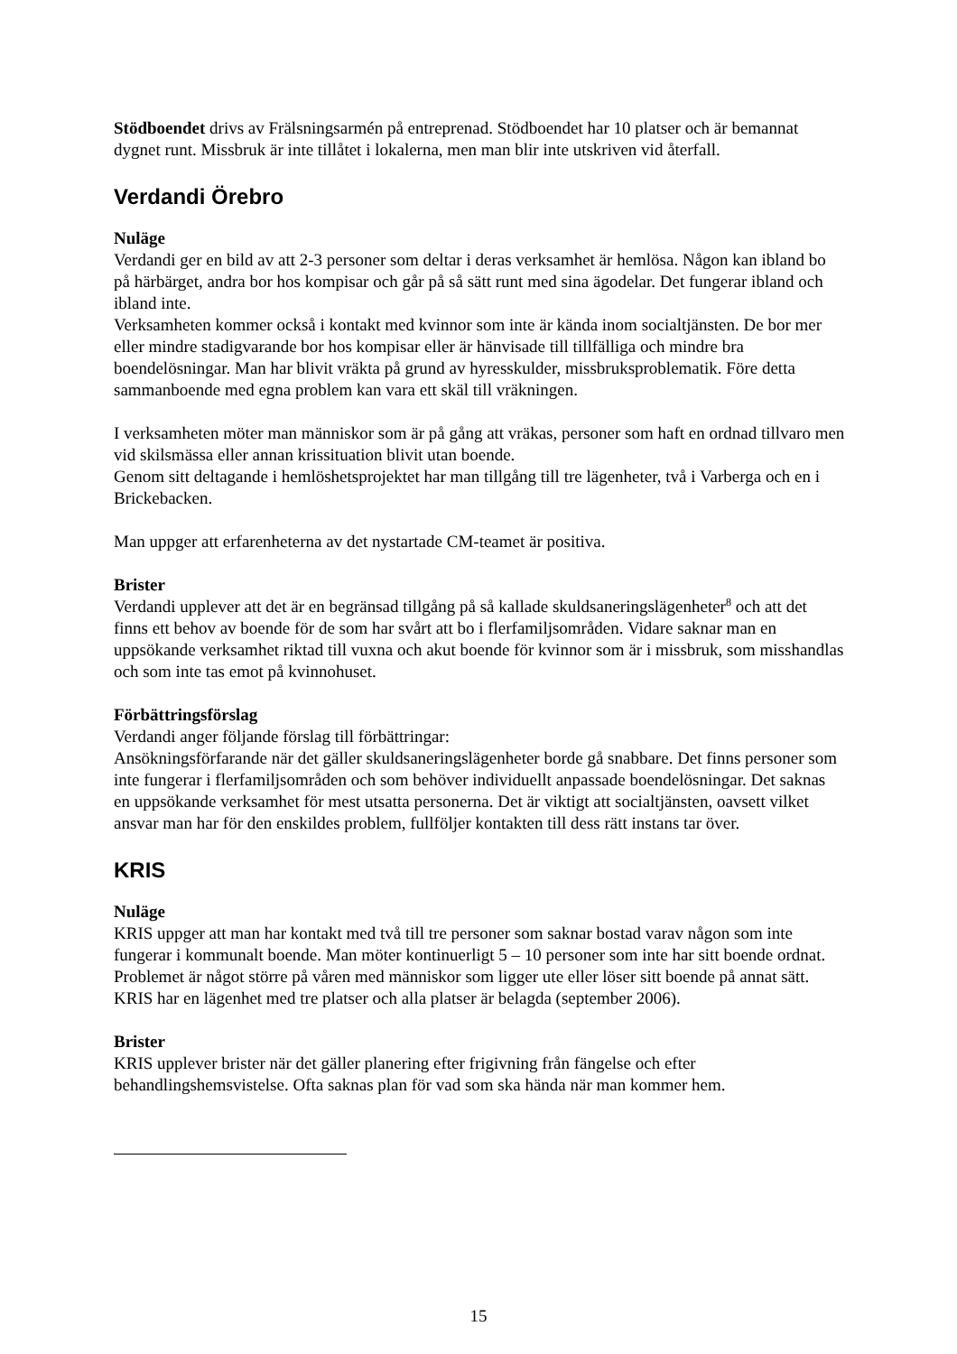Stödboendet drivs av Frälsningsarmén på entreprenad. Stödboendet har 10 platser och är bemannat dygnet runt. Missbruk är inte tillåtet i lokalerna, men man blir inte utskriven vid återfall.
Verdandi Örebro
Nuläge
Verdandi ger en bild av att 2-3 personer som deltar i deras verksamhet är hemlösa. Någon kan ibland bo på härbärget, andra bor hos kompisar och går på så sätt runt med sina ägodelar. Det fungerar ibland och ibland inte.
Verksamheten kommer också i kontakt med kvinnor som inte är kända inom socialtjänsten. De bor mer eller mindre stadigvarande bor hos kompisar eller är hänvisade till tillfälliga och mindre bra boendelösningar. Man har blivit vräkta på grund av hyresskulder, missbruksproblematik. Före detta sammanboende med egna problem kan vara ett skäl till vräkningen.
I verksamheten möter man människor som är på gång att vräkas, personer som haft en ordnad tillvaro men vid skilsmässa eller annan krissituation blivit utan boende.
Genom sitt deltagande i hemlöshetsprojektet har man tillgång till tre lägenheter, två i Varberga och en i Brickebacken.
Man uppger att erfarenheterna av det nystartade CM-teamet är positiva.
Brister
Verdandi upplever att det är en begränsad tillgång på så kallade skuldsaneringslägenheter<sup>8</sup> och att det finns ett behov av boende för de som har svårt att bo i flerfamiljsområden. Vidare saknar man en uppsökande verksamhet riktad till vuxna och akut boende för kvinnor som är i missbruk, som misshandlas och som inte tas emot på kvinnohuset.
Förbättringsförslag
Verdandi anger följande förslag till förbättringar:
Ansökningsförfarande när det gäller skuldsaneringslägenheter borde gå snabbare. Det finns personer som inte fungerar i flerfamiljsområden och som behöver individuellt anpassade boendelösningar. Det saknas en uppsökande verksamhet för mest utsatta personerna. Det är viktigt att socialtjänsten, oavsett vilket ansvar man har för den enskildes problem, fullföljer kontakten till dess rätt instans tar över.
KRIS
Nuläge
KRIS uppger att man har kontakt med två till tre personer som saknar bostad varav någon som inte fungerar i kommunalt boende. Man möter kontinuerligt 5 – 10 personer som inte har sitt boende ordnat. Problemet är något större på våren med människor som ligger ute eller löser sitt boende på annat sätt.
KRIS har en lägenhet med tre platser och alla platser är belagda (september 2006).
Brister
KRIS upplever brister när det gäller planering efter frigivning från fängelse och efter behandlingshemsvistelse. Ofta saknas plan för vad som ska hända när man kommer hem.
15